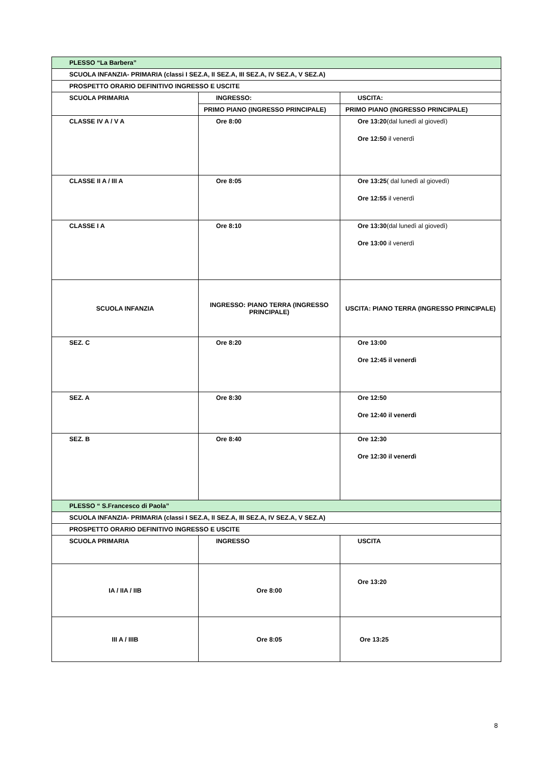| PLESSO “La Barbera” | | |
| SCUOLA INFANZIA- PRIMARIA (classi I SEZ.A, II SEZ.A, III SEZ.A, IV SEZ.A, V SEZ.A) | | |
| PROSPETTO ORARIO DEFINITIVO INGRESSO E USCITE | | |
| SCUOLA PRIMARIA | INGRESSO: | USCITA: |
| | PRIMO PIANO (INGRESSO PRINCIPALE) | PRIMO PIANO (INGRESSO PRINCIPALE) |
| CLASSE IV A / V A | Ore 8:00 | Ore 13:20 (dal lunedì al giovedì) Ore 12:50 il venerdì |
| CLASSE II A / III A | Ore 8:05 | Ore 13:25 ( dal lunedì al giovedì) Ore 12:55 il venerdì |
| CLASSE I A | Ore 8:10 | Ore 13:30 (dal lunedì al giovedì) Ore 13:00 il venerdì |
| SCUOLA INFANZIA | INGRESSO: PIANO TERRA (INGRESSO PRINCIPALE) | USCITA: PIANO TERRA (INGRESSO PRINCIPALE) |
| SEZ. C | Ore 8:20 | Ore 13:00 Ore 12:45 il venerdì |
| SEZ. A | Ore 8:30 | Ore 12:50 Ore 12:40 il venerdì |
| SEZ. B | Ore 8:40 | Ore 12:30 Ore 12:30 il venerdì |
| PLESSO “ S.Francesco di Paola” | | |
| SCUOLA INFANZIA- PRIMARIA (classi I SEZ.A, II SEZ.A, III SEZ.A, IV SEZ.A, V SEZ.A) | | |
| PROSPETTO ORARIO DEFINITIVO INGRESSO E USCITE | | |
| SCUOLA PRIMARIA | INGRESSO | USCITA |
| IA / IIA / IIB | Ore 8:00 | Ore 13:20 |
| III A / IIIB | Ore 8:05 | Ore 13:25 |
8